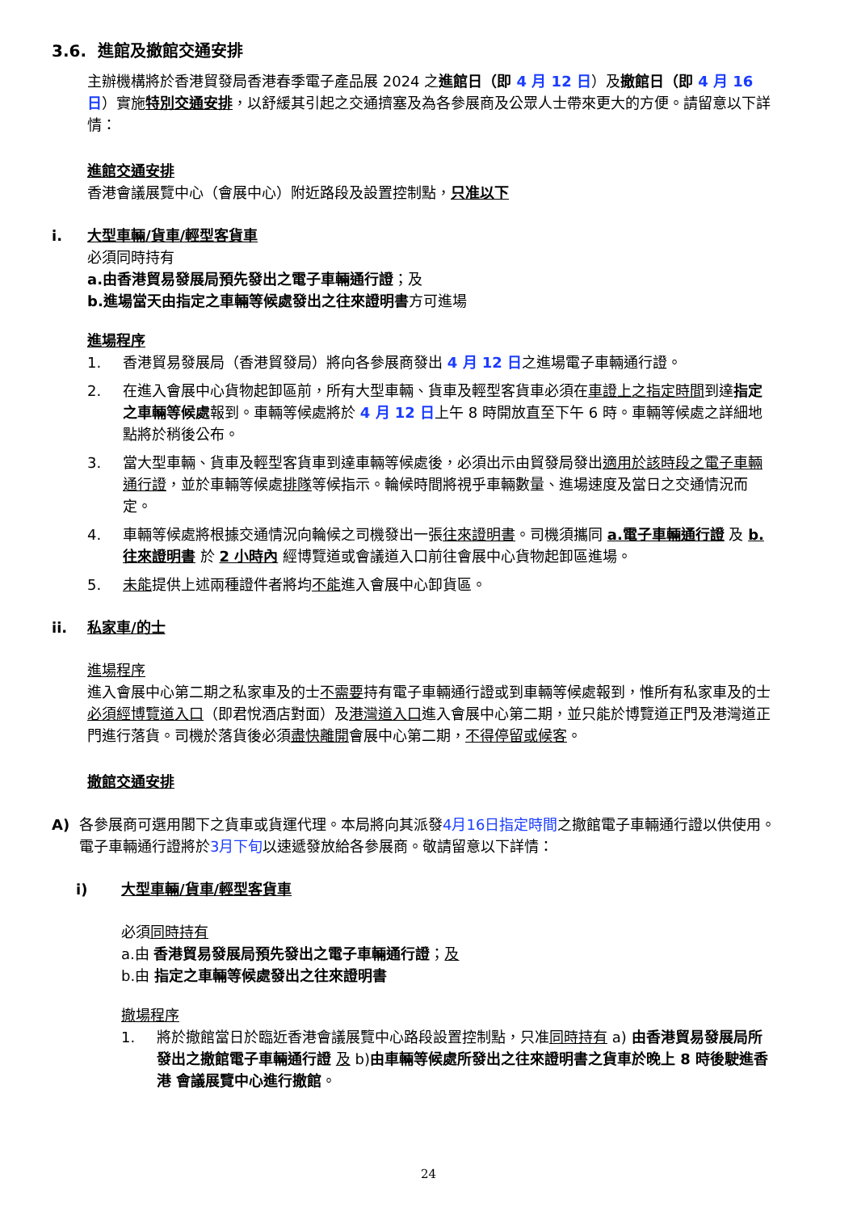3.6. 進館及撤館交通安排
主辦機構將於香港貿發局香港春季電子產品展 2024 之進館日（即 4 月 12 日）及撤館日（即 4 月 16 日）實施特別交通安排，以舒緩其引起之交通擠塞及為各參展商及公眾人士帶來更大的方便。請留意以下詳情：
進館交通安排
香港會議展覽中心（會展中心）附近路段及設置控制點，只准以下
i. 大型車輛/貨車/輕型客貨車
必須同時持有
a.由香港貿易發展局預先發出之電子車輛通行證；及
b.進場當天由指定之車輛等候處發出之往來證明書方可進場
進場程序
1. 香港貿易發展局（香港貿發局）將向各參展商發出 4 月 12 日之進場電子車輛通行證。
2. 在進入會展中心貨物起卸區前，所有大型車輛、貨車及輕型客貨車必須在車證上之指定時間到達指定之車輛等候處報到。車輛等候處將於 4 月 12 日上午 8 時開放直至下午 6 時。車輛等候處之詳細地點將於稍後公布。
3. 當大型車輛、貨車及輕型客貨車到達車輛等候處後，必須出示由貿發局發出適用於該時段之電子車輛通行證，並於車輛等候處排隊等候指示。輪候時間將視乎車輛數量、進場速度及當日之交通情況而定。
4. 車輛等候處將根據交通情況向輪候之司機發出一張往來證明書。司機須攜同 a.電子車輛通行證 及 b.往來證明書 於 2 小時內 經博覽道或會議道入口前往會展中心貨物起卸區進場。
5. 未能提供上述兩種證件者將均不能進入會展中心卸貨區。
ii. 私家車/的士
進場程序
進入會展中心第二期之私家車及的士不需要持有電子車輛通行證或到車輛等候處報到，惟所有私家車及的士必須經博覽道入口（即君悅酒店對面）及港灣道入口進入會展中心第二期，並只能於博覽道正門及港灣道正門進行落貨。司機於落貨後必須盡快離開會展中心第二期，不得停留或候客。
撤館交通安排
A) 各參展商可選用閣下之貨車或貨運代理。本局將向其派發4月16日指定時間之撤館電子車輛通行證以供使用。電子車輛通行證將於3月下旬以速遞發放給各參展商。敬請留意以下詳情：
i) 大型車輛/貨車/輕型客貨車
必須同時持有
a.由 香港貿易發展局預先發出之電子車輛通行證；及
b.由 指定之車輛等候處發出之往來證明書
撤場程序
1. 將於撤館當日於臨近香港會議展覽中心路段設置控制點，只准同時持有 a) 由香港貿易發展局所發出之撤館電子車輛通行證 及 b)由車輛等候處所發出之往來證明書之貨車於晚上 8 時後駛進香港 會議展覽中心進行撤館。
24